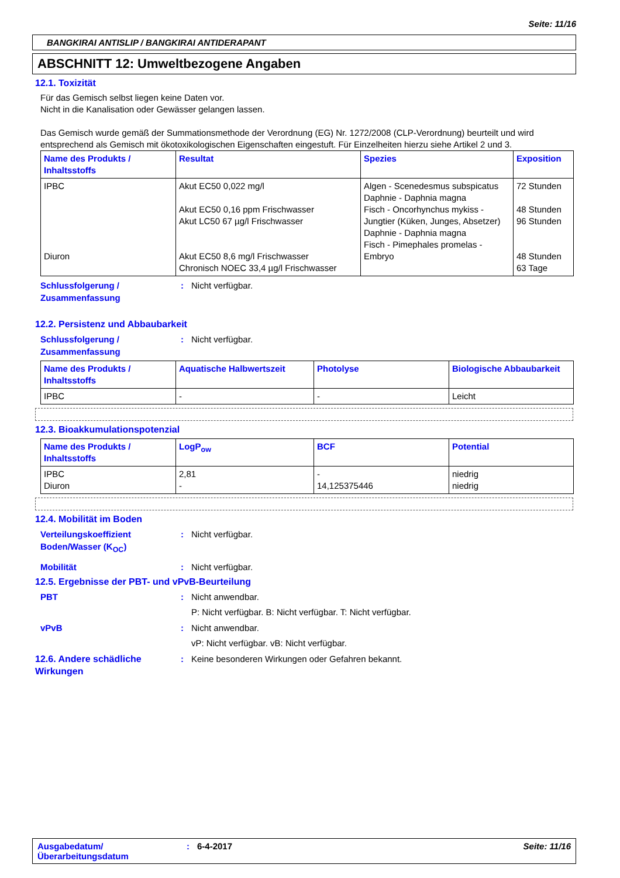Seite: 11/16
BANGKIRAI ANTISLIP / BANGKIRAI ANTIDERAPANT
ABSCHNITT 12: Umweltbezogene Angaben
12.1. Toxizität
Für das Gemisch selbst liegen keine Daten vor.
Nicht in die Kanalisation oder Gewässer gelangen lassen.
Das Gemisch wurde gemäß der Summationsmethode der Verordnung (EG) Nr. 1272/2008 (CLP-Verordnung) beurteilt und wird entsprechend als Gemisch mit ökotoxikologischen Eigenschaften eingestuft. Für Einzelheiten hierzu siehe Artikel 2 und 3.
| Name des Produkts / Inhaltsstoffs | Resultat | Spezies | Exposition |
| --- | --- | --- | --- |
| IPBC Diuron | Akut EC50 0,022 mg/l Akut EC50 0,16 ppm Frischwasser Akut LC50 67 µg/l Frischwasser Akut EC50 8,6 mg/l Frischwasser Chronisch NOEC 33,4 µg/l Frischwasser | Algen - Scenedesmus subspicatus Daphnie - Daphnia magna Fisch - Oncorhynchus mykiss - Jungtier (Küken, Junges, Absetzer) Daphnie - Daphnia magna Fisch - Pimephales promelas - Embryo | 72 Stunden 48 Stunden 96 Stunden 48 Stunden 63 Tage |
Schlussfolgerung / Zusammenfassung
: Nicht verfügbar.
12.2. Persistenz und Abbaubarkeit
Schlussfolgerung / Zusammenfassung
: Nicht verfügbar.
| Name des Produkts / Inhaltsstoffs | Aquatische Halbwertszeit | Photolyse | Biologische Abbaubarkeit |
| --- | --- | --- | --- |
| IPBC | - | - | Leicht |
12.3. Bioakkumulationspotenzial
| Name des Produkts / Inhaltsstoffs | LogP<sub>ow</sub> | BCF | Potential |
| --- | --- | --- | --- |
| IPBC Diuron | 2,81 - | - 14,125375446 | niedrig niedrig |
12.4. Mobilität im Boden
Verteilungskoeffizient Boden/Wasser (K<sub>OC</sub>)
: Nicht verfügbar.
Mobilität : Nicht verfügbar.
12.5. Ergebnisse der PBT- und vPvB-Beurteilung
PBT : Nicht anwendbar.
P: Nicht verfügbar. B: Nicht verfügbar. T: Nicht verfügbar.
vPvB : Nicht anwendbar.
vP: Nicht verfügbar. vB: Nicht verfügbar.
12.6. Andere schädliche Wirkungen
: Keine besonderen Wirkungen oder Gefahren bekannt.
Ausgabedatum/ Überarbeitungsdatum
: 6-4-2017 Seite: 11/16